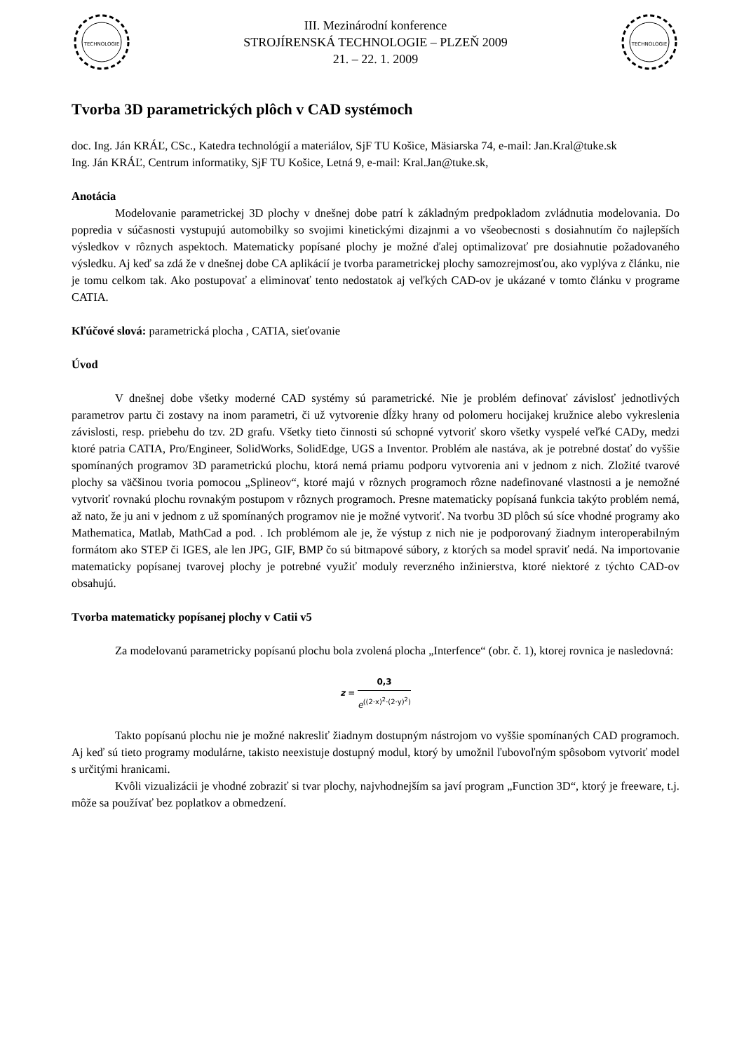TECHNOLOGIE
III. Mezinárodní konference
STROJÍRENSKÁ TECHNOLOGIE – PLZEŇ 2009
21. – 22. 1. 2009
TECHNOLOGIE
Tvorba 3D parametrických plôch v CAD systémoch
doc. Ing. Ján KRÁĽ, CSc., Katedra technológií a materiálov, SjF TU Košice, Mäsiarska 74, e-mail: Jan.Kral@tuke.sk
Ing. Ján KRÁĽ, Centrum informatiky, SjF TU Košice, Letná 9, e-mail: Kral.Jan@tuke.sk,
Anotácia
Modelovanie parametrickej 3D plochy v dnešnej dobe patrí k základným predpokladom zvládnutia modelovania. Do popredia v súčasnosti vystupujú automobilky so svojimi kinetickými dizajnmi a vo všeobecnosti s dosiahnutím čo najlepších výsledkov v rôznych aspektoch. Matematicky popísané plochy je možné ďalej optimalizovať pre dosiahnutie požadovaného výsledku. Aj keď sa zdá že v dnešnej dobe CA aplikácií je tvorba parametrickej plochy samozrejmosťou, ako vyplýva z článku, nie je tomu celkom tak. Ako postupovať a eliminovať tento nedostatok aj veľkých CAD-ov je ukázané v tomto článku v programe CATIA.
Kľúčové slová: parametrická plocha , CATIA, sieťovanie
Úvod
V dnešnej dobe všetky moderné CAD systémy sú parametrické. Nie je problém definovať závislosť jednotlivých parametrov partu či zostavy na inom parametri, či už vytvorenie dĺžky hrany od polomeru hocijakej kružnice alebo vykreslenia závislosti, resp. priebehu do tzv. 2D grafu. Všetky tieto činnosti sú schopné vytvoriť skoro všetky vyspelé veľké CADy, medzi ktoré patria CATIA, Pro/Engineer, SolidWorks, SolidEdge, UGS a Inventor. Problém ale nastáva, ak je potrebné dostať do vyššie spomínaných programov 3D parametrickú plochu, ktorá nemá priamu podporu vytvorenia ani v jednom z nich. Zložité tvarové plochy sa väčšinou tvoria pomocou „Splineov“, ktoré majú v rôznych programoch rôzne nadefinované vlastnosti a je nemožné vytvoriť rovnakú plochu rovnakým postupom v rôznych programoch. Presne matematicky popísaná funkcia takýto problém nemá, až nato, že ju ani v jednom z už spomínaných programov nie je možné vytvoriť. Na tvorbu 3D plôch sú síce vhodné programy ako Mathematica, Matlab, MathCad a pod. . Ich problémom ale je, že výstup z nich nie je podporovaný žiadnym interoperabilným formátom ako STEP či IGES, ale len JPG, GIF, BMP čo sú bitmapové súbory, z ktorých sa model spraviť nedá. Na importovanie matematicky popísanej tvarovej plochy je potrebné využiť moduly reverzného inžinierstva, ktoré niektoré z týchto CAD-ov obsahujú.
Tvorba matematicky popísanej plochy v Catii v5
Za modelovanú parametricky popísanú plochu bola zvolená plocha „Interfence“ (obr. č. 1), ktorej rovnica je nasledovná:
z = 0,3 e<sup>((2·x)<sup>2</sup>·(2·y)<sup>2</sup>)</sup>
Takto popísanú plochu nie je možné nakresliť žiadnym dostupným nástrojom vo vyššie spomínaných CAD programoch. Aj keď sú tieto programy modulárne, takisto neexistuje dostupný modul, ktorý by umožnil ľubovoľným spôsobom vytvoriť model s určitými hranicami.
Kvôli vizualizácii je vhodné zobraziť si tvar plochy, najvhodnejším sa javí program „Function 3D“, ktorý je freeware, t.j. môže sa používať bez poplatkov a obmedzení.